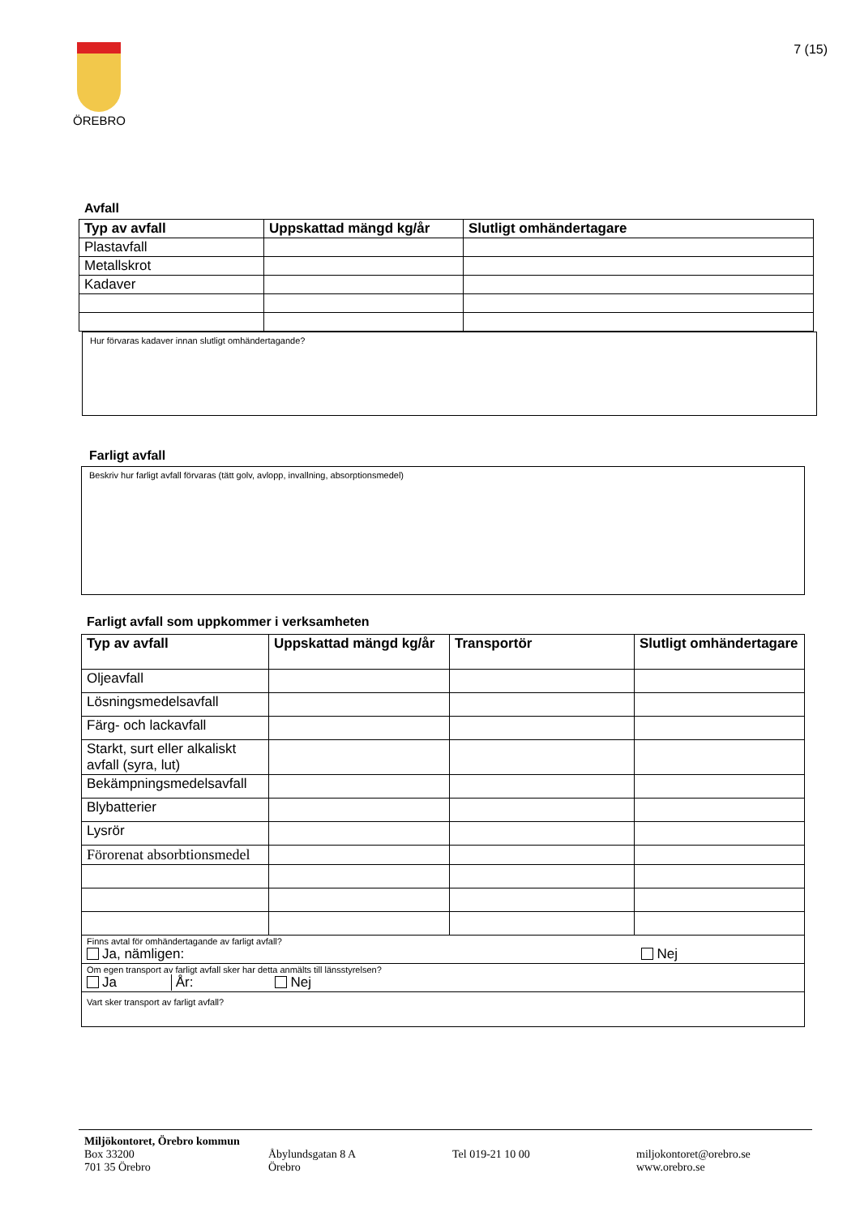ÖREBRO 7 (15)
Avfall
| Typ av avfall | Uppskattad mängd kg/år | Slutligt omhändertagare |
| --- | --- | --- |
| Plastavfall | | |
| Metallskrot | | |
| Kadaver | | |
Hur förvaras kadaver innan slutligt omhändertagande?
Farligt avfall
Beskriv hur farligt avfall förvaras (tätt golv, avlopp, invallning, absorptionsmedel)
Farligt avfall som uppkommer i verksamheten
| Typ av avfall | Uppskattad mängd kg/år | Transportör | Slutligt omhändertagare |
| --- | --- | --- | --- |
| Oljeavfall | | | |
| Lösningsmedelsavfall | | | |
| Färg- och lackavfall | | | |
| Starkt, surt eller alkaliskt avfall (syra, lut) | | | |
| Bekämpningsmedelsavfall | | | |
| Blybatterier | | | |
| Lysrör | | | |
| Förorenat absorbtionsmedel | | | |
| Finns avtal för omhändertagande av farligt avfall? Ja, nämligen: Nej | | | |
| Om egen transport av farligt avfall sker har detta anmälts till länsstyrelsen? Ja År: Nej | | | |
| Vart sker transport av farligt avfall? | | | |
Miljökontoret, Örebro kommun
Box 33200
701 35 Örebro Åbylundsgatan 8 A
Örebro Tel 019-21 10 00 miljokontoret@orebro.se
www.orebro.se